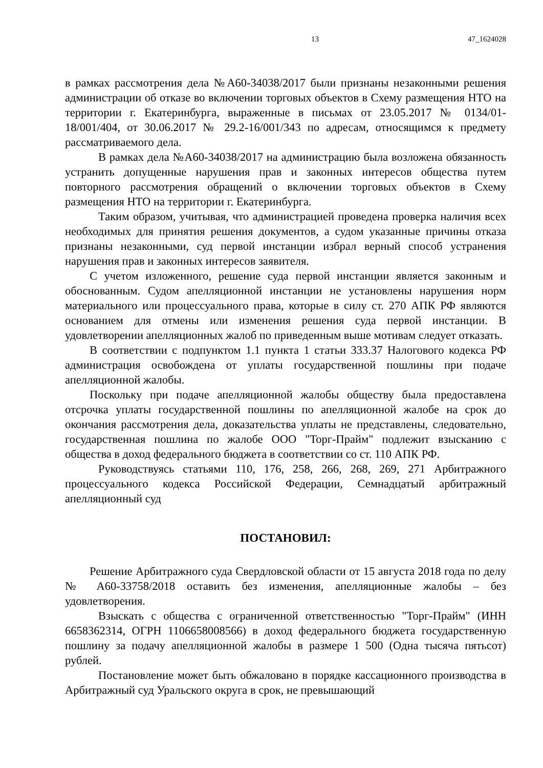13 47_1624028
в рамках рассмотрения дела №А60-34038/2017 были признаны незаконными решения администрации об отказе во включении торговых объектов в Схему размещения НТО на территории г. Екатеринбурга, выраженные в письмах от 23.05.2017 № 0134/01-18/001/404, от 30.06.2017 № 29.2-16/001/343 по адресам, относящимся к предмету рассматриваемого дела.
В рамках дела №А60-34038/2017 на администрацию была возложена обязанность устранить допущенные нарушения прав и законных интересов общества путем повторного рассмотрения обращений о включении торговых объектов в Схему размещения НТО на территории г. Екатеринбурга.
Таким образом, учитывая, что администрацией проведена проверка наличия всех необходимых для принятия решения документов, а судом указанные причины отказа признаны незаконными, суд первой инстанции избрал верный способ устранения нарушения прав и законных интересов заявителя.
С учетом изложенного, решение суда первой инстанции является законным и обоснованным. Судом апелляционной инстанции не установлены нарушения норм материального или процессуального права, которые в силу ст. 270 АПК РФ являются основанием для отмены или изменения решения суда первой инстанции. В удовлетворении апелляционных жалоб по приведенным выше мотивам следует отказать.
В соответствии с подпунктом 1.1 пункта 1 статьи 333.37 Налогового кодекса РФ администрация освобождена от уплаты государственной пошлины при подаче апелляционной жалобы.
Поскольку при подаче апелляционной жалобы обществу была предоставлена отсрочка уплаты государственной пошлины по апелляционной жалобе на срок до окончания рассмотрения дела, доказательства уплаты не представлены, следовательно, государственная пошлина по жалобе ООО "Торг-Прайм" подлежит взысканию с общества в доход федерального бюджета в соответствии со ст. 110 АПК РФ.
Руководствуясь статьями 110, 176, 258, 266, 268, 269, 271 Арбитражного процессуального кодекса Российской Федерации, Семнадцатый арбитражный апелляционный суд
ПОСТАНОВИЛ:
Решение Арбитражного суда Свердловской области от 15 августа 2018 года по делу № А60-33758/2018 оставить без изменения, апелляционные жалобы – без удовлетворения.
Взыскать с общества с ограниченной ответственностью "Торг-Прайм" (ИНН 6658362314, ОГРН 1106658008566) в доход федерального бюджета государственную пошлину за подачу апелляционной жалобы в размере 1 500 (Одна тысяча пятьсот) рублей.
Постановление может быть обжаловано в порядке кассационного производства в Арбитражный суд Уральского округа в срок, не превышающий